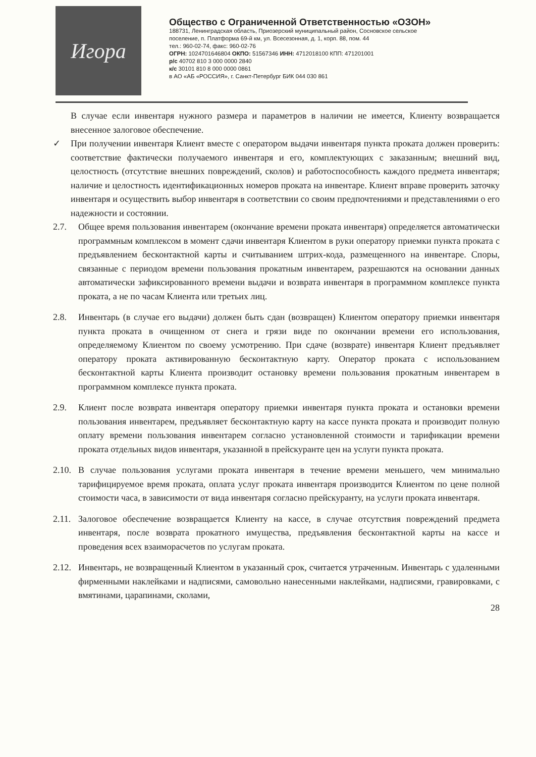Игора
Общество с Ограниченной Ответственностью «ОЗОН»
188731, Ленинградская область, Приозерский муниципальный район, Сосновское сельское
поселение, п. Платформа 69-й км, ул. Всесезонная, д. 1, корп. 88, пом. 44
тел.: 960-02-74, факс: 960-02-76
ОГРН: 1024701646804 ОКПО: 51567346 ИНН: 4712018100 КПП: 471201001
р/с 40702 810 3 000 0000 2840
к/с 30101 810 8 000 0000 0861
в АО «АБ «РОССИЯ», г. Санкт-Петербург БИК 044 030 861
В случае если инвентаря нужного размера и параметров в наличии не имеется, Клиенту возвращается внесенное залоговое обеспечение.
✓ При получении инвентаря Клиент вместе с оператором выдачи инвентаря пункта проката должен проверить: соответствие фактически получаемого инвентаря и его, комплектующих с заказанным; внешний вид, целостность (отсутствие внешних повреждений, сколов) и работоспособность каждого предмета инвентаря; наличие и целостность идентификационных номеров проката на инвентаре. Клиент вправе проверить заточку инвентаря и осуществить выбор инвентаря в соответствии со своим предпочтениями и представлениями о его надежности и состоянии.
2.7. Общее время пользования инвентарем (окончание времени проката инвентаря) определяется автоматически программным комплексом в момент сдачи инвентаря Клиентом в руки оператору приемки пункта проката с предъявлением бесконтактной карты и считыванием штрих-кода, размещенного на инвентаре. Споры, связанные с периодом времени пользования прокатным инвентарем, разрешаются на основании данных автоматически зафиксированного времени выдачи и возврата инвентаря в программном комплексе пункта проката, а не по часам Клиента или третьих лиц.
2.8. Инвентарь (в случае его выдачи) должен быть сдан (возвращен) Клиентом оператору приемки инвентаря пункта проката в очищенном от снега и грязи виде по окончании времени его использования, определяемому Клиентом по своему усмотрению. При сдаче (возврате) инвентаря Клиент предъявляет оператору проката активированную бесконтактную карту. Оператор проката с использованием бесконтактной карты Клиента производит остановку времени пользования прокатным инвентарем в программном комплексе пункта проката.
2.9. Клиент после возврата инвентаря оператору приемки инвентаря пункта проката и остановки времени пользования инвентарем, предъявляет бесконтактную карту на кассе пункта проката и производит полную оплату времени пользования инвентарем согласно установленной стоимости и тарификации времени проката отдельных видов инвентаря, указанной в прейскуранте цен на услуги пункта проката.
2.10.
В случае пользования услугами проката инвентаря в течение времени меньшего, чем минимально тарифицируемое время проката, оплата услуг проката инвентаря производится Клиентом по цене полной стоимости часа, в зависимости от вида инвентаря согласно прейскуранту, на услуги проката инвентаря.
2.11.
Залоговое обеспечение возвращается Клиенту на кассе, в случае отсутствия повреждений предмета инвентаря, после возврата прокатного имущества, предъявления бесконтактной карты на кассе и проведения всех взаиморасчетов по услугам проката.
2.12.
Инвентарь, не возвращенный Клиентом в указанный срок, считается утраченным. Инвентарь с удаленными фирменными наклейками и надписями, самовольно нанесенными наклейками, надписями, гравировками, с вмятинами, царапинами, сколами,
28